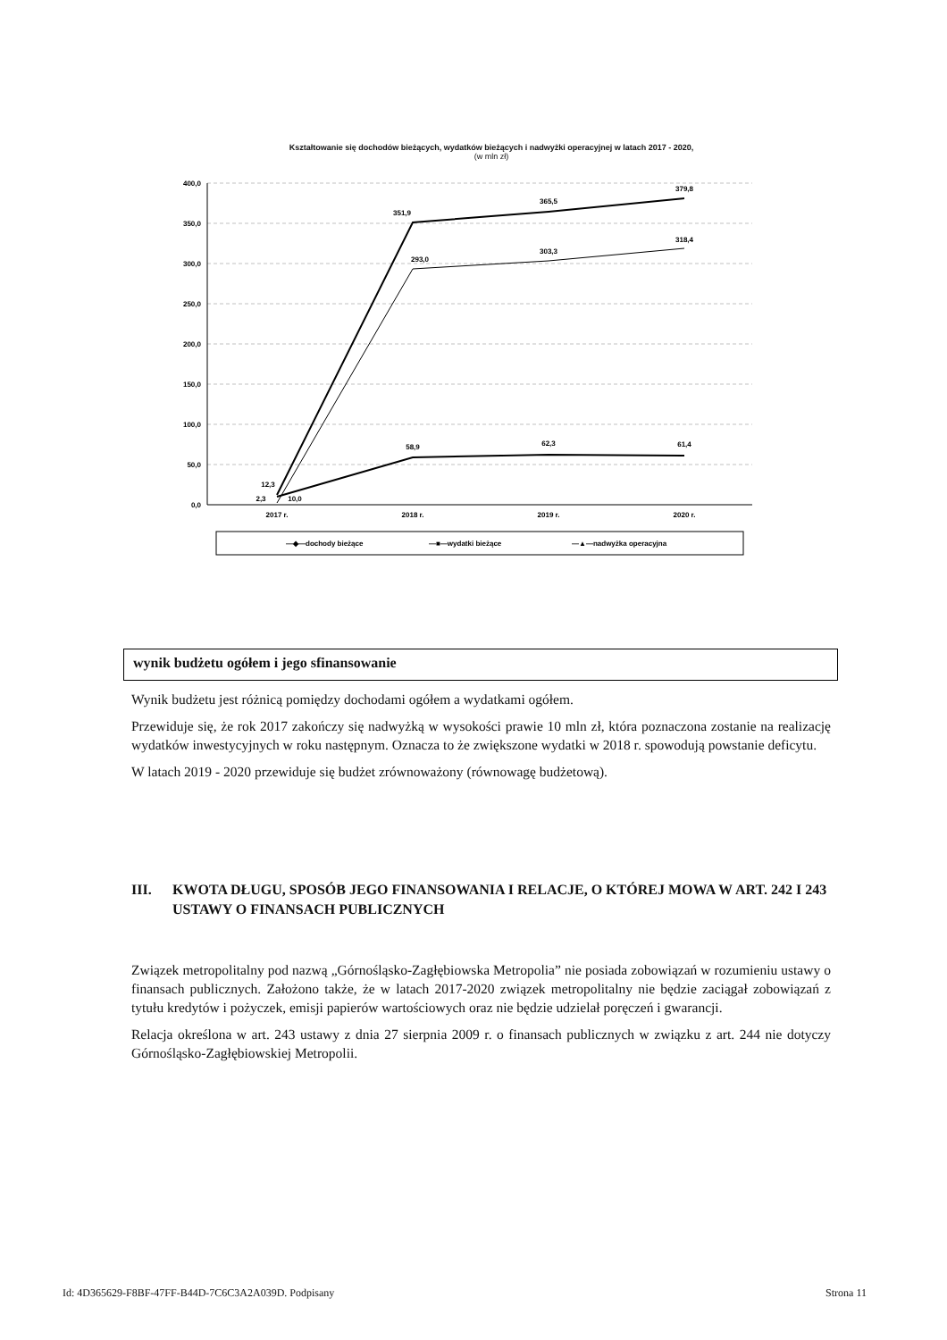Kształtowanie się dochodów bieżących, wydatków bieżących i nadwyżki operacyjnej w latach 2017 - 2020,
(w mln zł)
400,0
350,0
300,0
250,0
200,0
150,0
100,0
50,0
0,0
2017 r.
2018 r.
2019 r.
2020 r.
12,3
2,3
10,0
351,9
365,5
379,8
293,0
303,3
318,4
58,9
62,3
61,4
—◆—dochody bieżące
—■—wydatki bieżące
—▲—nadwyżka operacyjna
wynik budżetu ogółem i jego sfinansowanie
Wynik budżetu jest różnicą pomiędzy dochodami ogółem a wydatkami ogółem.
Przewiduje się, że rok 2017 zakończy się nadwyżką w wysokości prawie 10 mln zł, która poznaczona zostanie na realizację wydatków inwestycyjnych w roku następnym. Oznacza to że zwiększone wydatki w 2018 r. spowodują powstanie deficytu.
W latach 2019 - 2020 przewiduje się budżet zrównoważony (równowagę budżetową).
III. KWOTA DŁUGU, SPOSÓB JEGO FINANSOWANIA I RELACJE, O KTÓREJ MOWA W ART. 242 I 243 USTAWY O FINANSACH PUBLICZNYCH
Związek metropolitalny pod nazwą „Górnośląsko-Zagłębiowska Metropolia” nie posiada zobowiązań w rozumieniu ustawy o finansach publicznych. Założono także, że w latach 2017-2020 związek metropolitalny nie będzie zaciągał zobowiązań z tytułu kredytów i pożyczek, emisji papierów wartościowych oraz nie będzie udzielał poręczeń i gwarancji.
Relacja określona w art. 243 ustawy z dnia 27 sierpnia 2009 r. o finansach publicznych w związku z art. 244 nie dotyczy Górnośląsko-Zagłębiowskiej Metropolii.
Id: 4D365629-F8BF-47FF-B44D-7C6C3A2A039D. Podpisany Strona 11